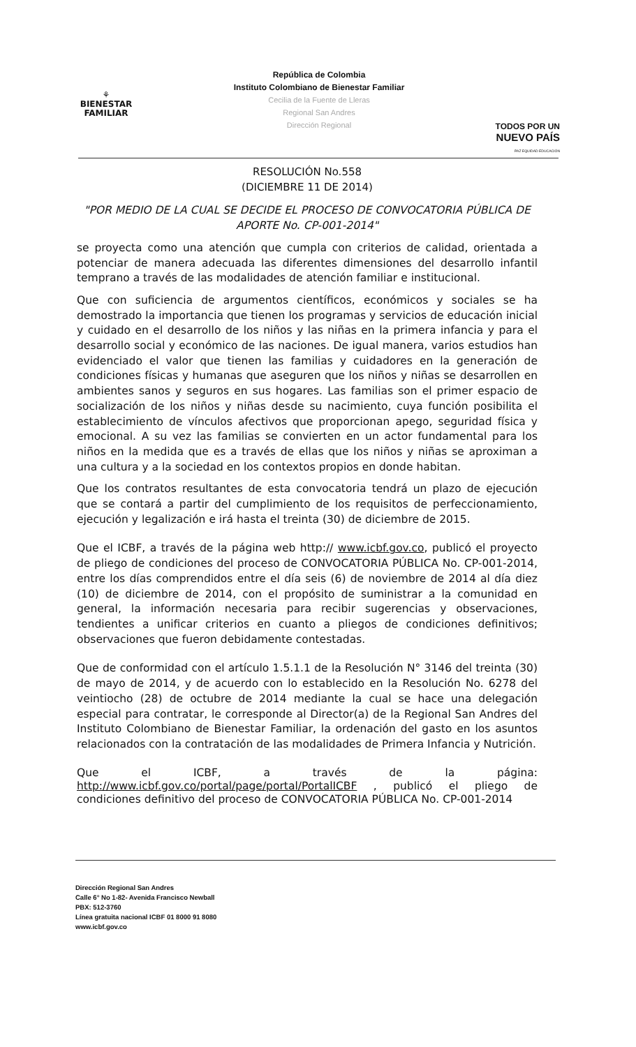⚘
BIENESTAR
FAMILIAR
República de Colombia
Instituto Colombiano de Bienestar Familiar
Cecilia de la Fuente de Lleras
Regional San Andres
Dirección Regional
TODOS POR UN
NUEVO PAÍS
PAZ EQUIDAD EDUCACIÓN
RESOLUCIÓN No.558
(DICIEMBRE 11 DE 2014)
"POR MEDIO DE LA CUAL SE DECIDE EL PROCESO DE CONVOCATORIA PÚBLICA DE APORTE No. CP-001-2014"
se proyecta como una atención que cumpla con criterios de calidad, orientada a potenciar de manera adecuada las diferentes dimensiones del desarrollo infantil temprano a través de las modalidades de atención familiar e institucional.
Que con suficiencia de argumentos científicos, económicos y sociales se ha demostrado la importancia que tienen los programas y servicios de educación inicial y cuidado en el desarrollo de los niños y las niñas en la primera infancia y para el desarrollo social y económico de las naciones. De igual manera, varios estudios han evidenciado el valor que tienen las familias y cuidadores en la generación de condiciones físicas y humanas que aseguren que los niños y niñas se desarrollen en ambientes sanos y seguros en sus hogares. Las familias son el primer espacio de socialización de los niños y niñas desde su nacimiento, cuya función posibilita el establecimiento de vínculos afectivos que proporcionan apego, seguridad física y emocional. A su vez las familias se convierten en un actor fundamental para los niños en la medida que es a través de ellas que los niños y niñas se aproximan a una cultura y a la sociedad en los contextos propios en donde habitan.
Que los contratos resultantes de esta convocatoria tendrá un plazo de ejecución que se contará a partir del cumplimiento de los requisitos de perfeccionamiento, ejecución y legalización e irá hasta el treinta (30) de diciembre de 2015.
Que el ICBF, a través de la página web http:// www.icbf.gov.co, publicó el proyecto de pliego de condiciones del proceso de CONVOCATORIA PÚBLICA No. CP-001-2014, entre los días comprendidos entre el día seis (6) de noviembre de 2014 al día diez (10) de diciembre de 2014, con el propósito de suministrar a la comunidad en general, la información necesaria para recibir sugerencias y observaciones, tendientes a unificar criterios en cuanto a pliegos de condiciones definitivos; observaciones que fueron debidamente contestadas.
Que de conformidad con el artículo 1.5.1.1 de la Resolución N° 3146 del treinta (30) de mayo de 2014, y de acuerdo con lo establecido en la Resolución No. 6278 del veintiocho (28) de octubre de 2014 mediante la cual se hace una delegación especial para contratar, le corresponde al Director(a) de la Regional San Andres del Instituto Colombiano de Bienestar Familiar, la ordenación del gasto en los asuntos relacionados con la contratación de las modalidades de Primera Infancia y Nutrición.
Que el ICBF, a través de la página: http://www.icbf.gov.co/portal/page/portal/PortalICBF , publicó el pliego de condiciones definitivo del proceso de CONVOCATORIA PÚBLICA No. CP-001-2014
Dirección Regional San Andres
Calle 6° No 1-82- Avenida Francisco Newball
PBX: 512-3760
Línea gratuita nacional ICBF 01 8000 91 8080
www.icbf.gov.co